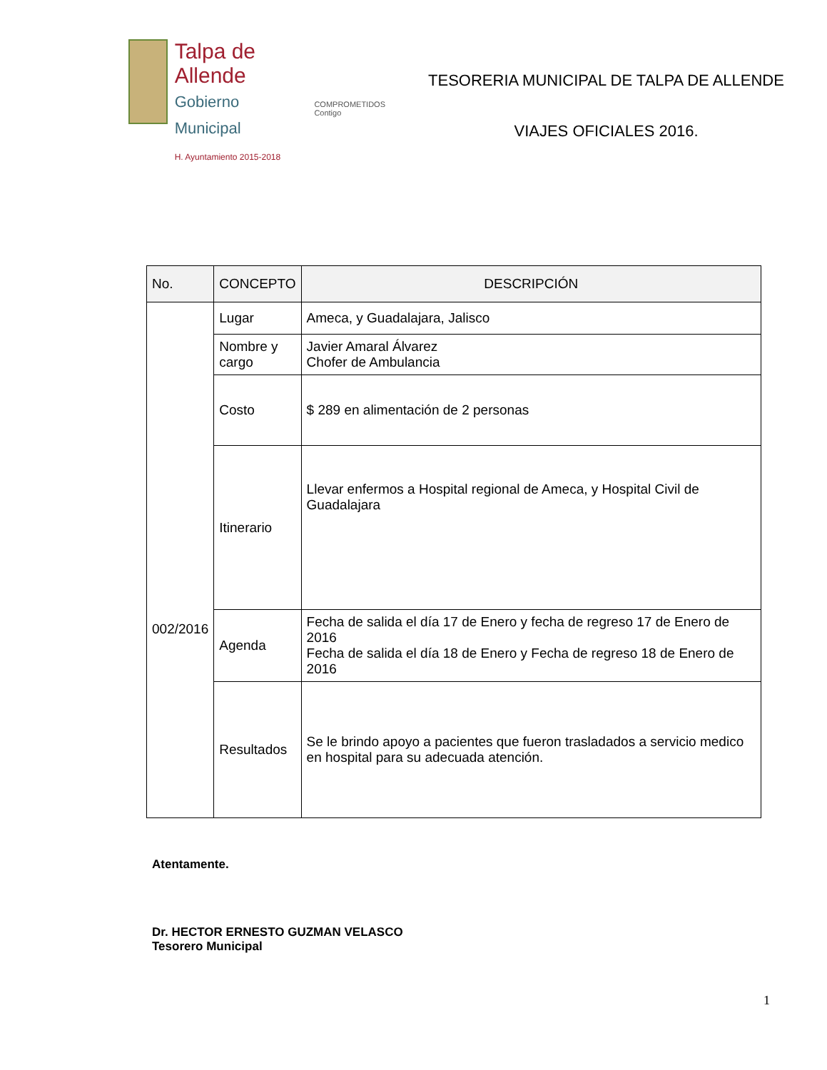Talpa de Allende
Gobierno Municipal
H. Ayuntamiento 2015-2018
COMPROMETIDOS
Contigo
TESORERIA MUNICIPAL DE TALPA DE ALLENDE
VIAJES OFICIALES 2016.
| No. | CONCEPTO | DESCRIPCIÓN |
| --- | --- | --- |
| 002/2016 | Lugar | Ameca, y Guadalajara, Jalisco |
| | Nombre y cargo | Javier Amaral Álvarez Chofer de Ambulancia |
| | Costo | $ 289 en alimentación de 2 personas |
| | Itinerario | Llevar enfermos a Hospital regional de Ameca, y Hospital Civil de Guadalajara |
| | Agenda | Fecha de salida el día 17 de Enero y fecha de regreso 17 de Enero de 2016 Fecha de salida el día 18 de Enero y Fecha de regreso 18 de Enero de 2016 |
| | Resultados | Se le brindo apoyo a pacientes que fueron trasladados a servicio medico en hospital para su adecuada atención. |
Atentamente.
Dr. HECTOR ERNESTO GUZMAN VELASCO
Tesorero Municipal
1